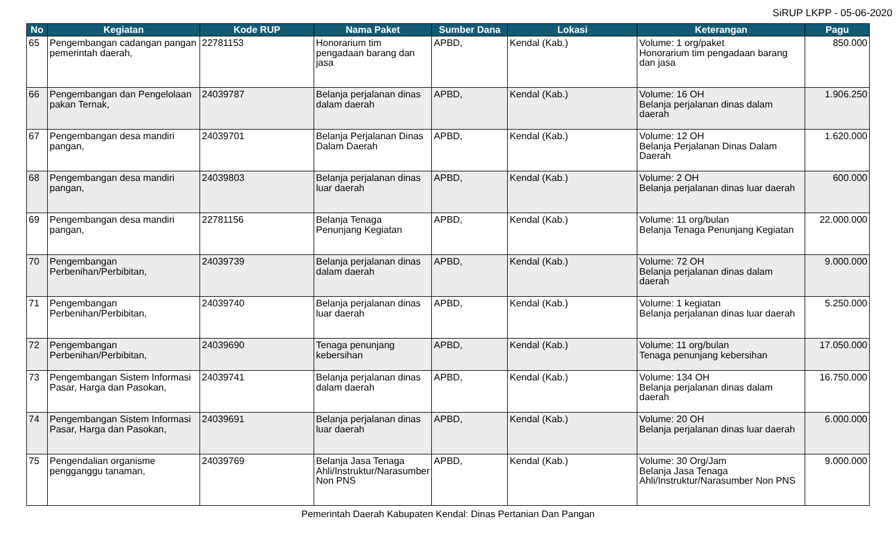SiRUP LKPP - 05-06-2020
| No | Kegiatan | Kode RUP | Nama Paket | Sumber Dana | Lokasi | Keterangan | Pagu |
| --- | --- | --- | --- | --- | --- | --- | --- |
| 65 | Pengembangan cadangan pangan pemerintah daerah, | 22781153 | Honorarium tim pengadaan barang dan jasa | APBD, | Kendal (Kab.) | Volume: 1 org/paket Honorarium tim pengadaan barang dan jasa | 850.000 |
| 66 | Pengembangan dan Pengelolaan pakan Ternak, | 24039787 | Belanja perjalanan dinas dalam daerah | APBD, | Kendal (Kab.) | Volume: 16 OH Belanja perjalanan dinas dalam daerah | 1.906.250 |
| 67 | Pengembangan desa mandiri pangan, | 24039701 | Belanja Perjalanan Dinas Dalam Daerah | APBD, | Kendal (Kab.) | Volume: 12 OH Belanja Perjalanan Dinas Dalam Daerah | 1.620.000 |
| 68 | Pengembangan desa mandiri pangan, | 24039803 | Belanja perjalanan dinas luar daerah | APBD, | Kendal (Kab.) | Volume: 2 OH Belanja perjalanan dinas luar daerah | 600.000 |
| 69 | Pengembangan desa mandiri pangan, | 22781156 | Belanja Tenaga Penunjang Kegiatan | APBD, | Kendal (Kab.) | Volume: 11 org/bulan Belanja Tenaga Penunjang Kegiatan | 22.000.000 |
| 70 | Pengembangan Perbenihan/Perbibitan, | 24039739 | Belanja perjalanan dinas dalam daerah | APBD, | Kendal (Kab.) | Volume: 72 OH Belanja perjalanan dinas dalam daerah | 9.000.000 |
| 71 | Pengembangan Perbenihan/Perbibitan, | 24039740 | Belanja perjalanan dinas luar daerah | APBD, | Kendal (Kab.) | Volume: 1 kegiatan Belanja perjalanan dinas luar daerah | 5.250.000 |
| 72 | Pengembangan Perbenihan/Perbibitan, | 24039690 | Tenaga penunjang kebersihan | APBD, | Kendal (Kab.) | Volume: 11 org/bulan Tenaga penunjang kebersihan | 17.050.000 |
| 73 | Pengembangan Sistem Informasi Pasar, Harga dan Pasokan, | 24039741 | Belanja perjalanan dinas dalam daerah | APBD, | Kendal (Kab.) | Volume: 134 OH Belanja perjalanan dinas dalam daerah | 16.750.000 |
| 74 | Pengembangan Sistem Informasi Pasar, Harga dan Pasokan, | 24039691 | Belanja perjalanan dinas luar daerah | APBD, | Kendal (Kab.) | Volume: 20 OH Belanja perjalanan dinas luar daerah | 6.000.000 |
| 75 | Pengendalian organisme pengganggu tanaman, | 24039769 | Belanja Jasa Tenaga Ahli/Instruktur/Narasumber Non PNS | APBD, | Kendal (Kab.) | Volume: 30 Org/Jam Belanja Jasa Tenaga Ahli/Instruktur/Narasumber Non PNS | 9.000.000 |
Pemerintah Daerah Kabupaten Kendal: Dinas Pertanian Dan Pangan